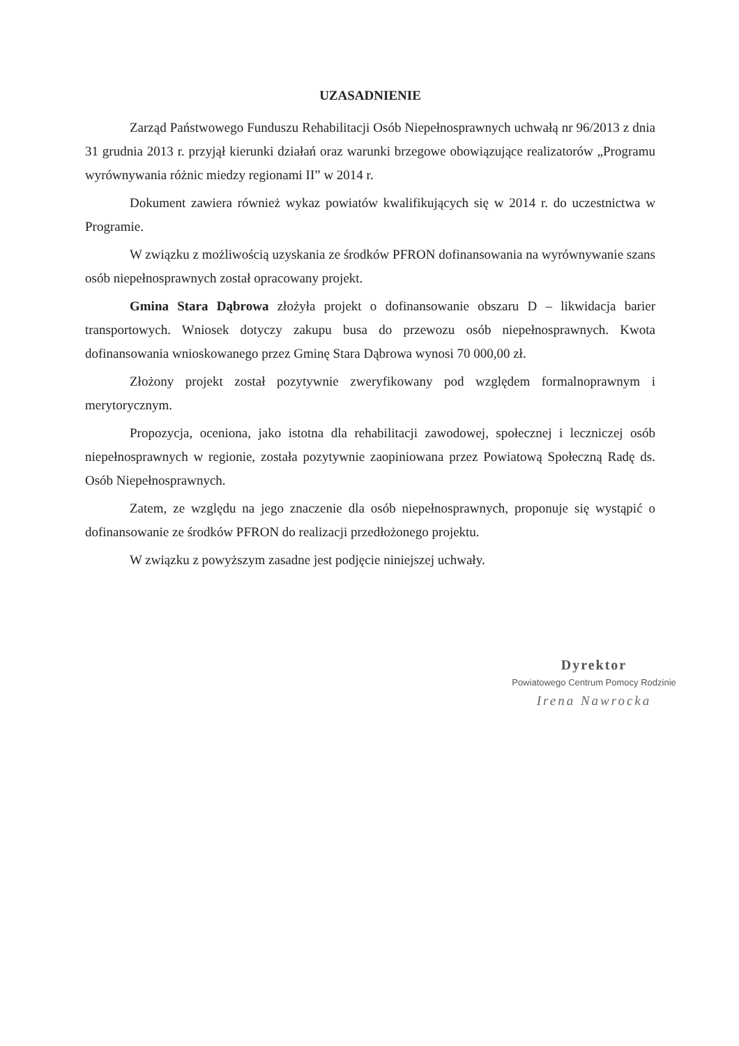UZASADNIENIE
Zarząd Państwowego Funduszu Rehabilitacji Osób Niepełnosprawnych uchwałą nr 96/2013 z dnia 31 grudnia 2013 r. przyjął kierunki działań oraz warunki brzegowe obowiązujące realizatorów „Programu wyrównywania różnic miedzy regionami II” w 2014 r.
Dokument zawiera również wykaz powiatów kwalifikujących się w 2014 r. do uczestnictwa w Programie.
W związku z możliwością uzyskania ze środków PFRON dofinansowania na wyrównywanie szans osób niepełnosprawnych został opracowany projekt.
Gmina Stara Dąbrowa złożyła projekt o dofinansowanie obszaru D – likwidacja barier transportowych. Wniosek dotyczy zakupu busa do przewozu osób niepełnosprawnych. Kwota dofinansowania wnioskowanego przez Gminę Stara Dąbrowa wynosi 70 000,00 zł.
Złożony projekt został pozytywnie zweryfikowany pod względem formalnoprawnym i merytorycznym.
Propozycja, oceniona, jako istotna dla rehabilitacji zawodowej, społecznej i leczniczej osób niepełnosprawnych w regionie, została pozytywnie zaopiniowana przez Powiatową Społeczną Radę ds. Osób Niepełnosprawnych.
Zatem, ze względu na jego znaczenie dla osób niepełnosprawnych, proponuje się wystąpić o dofinansowanie ze środków PFRON do realizacji przedłożonego projektu.
W związku z powyższym zasadne jest podjęcie niniejszej uchwały.
Dyrektor
Powiatowego Centrum Pomocy Rodzinie
Irena Nawrocka